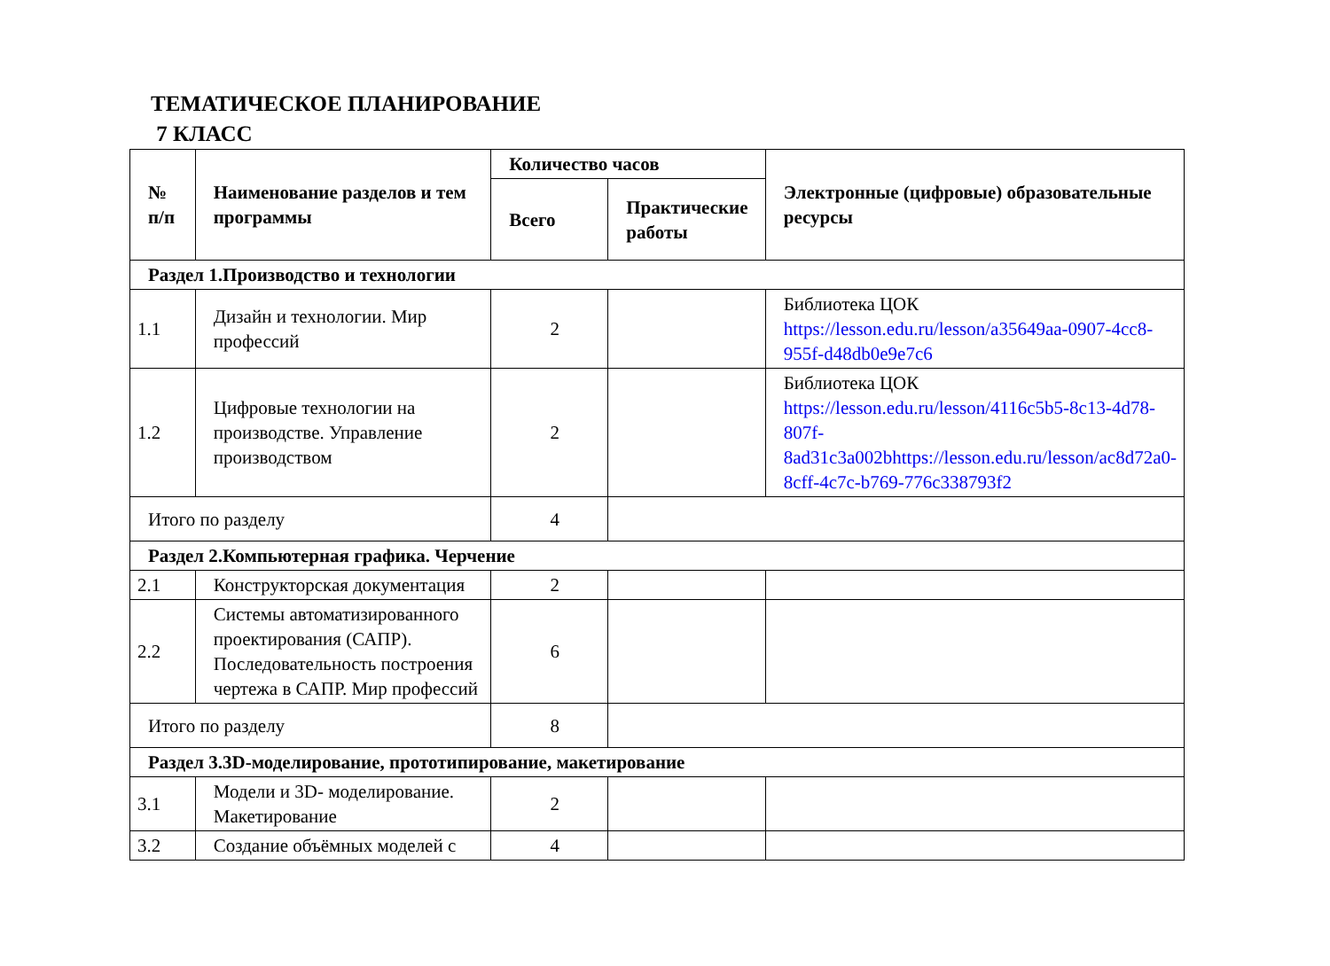ТЕМАТИЧЕСКОЕ ПЛАНИРОВАНИЕ
7 КЛАСС
| № п/п | Наименование разделов и тем программы | Количество часов | | Электронные (цифровые) образовательные ресурсы |
| --- | --- | --- | --- | --- |
| | | Всего | Практические работы | |
| Раздел 1.Производство и технологии | | | | |
| 1.1 | Дизайн и технологии. Мир профессий | 2 | | Библиотека ЦОК https://lesson.edu.ru/lesson/a35649aa-0907-4cc8-955f-d48db0e9e7c6 |
| 1.2 | Цифровые технологии на производстве. Управление производством | 2 | | Библиотека ЦОК https://lesson.edu.ru/lesson/4116c5b5-8c13-4d78-807f-8ad31c3a002bhttps://lesson.edu.ru/lesson/ac8d72a0-8cff-4c7c-b769-776c338793f2 |
| Итого по разделу | | 4 | | |
| Раздел 2.Компьютерная графика. Черчение | | | | |
| 2.1 | Конструкторская документация | 2 | | |
| 2.2 | Системы автоматизированного проектирования (САПР). Последовательность построения чертежа в САПР. Мир профессий | 6 | | |
| Итого по разделу | | 8 | | |
| Раздел 3.3D-моделирование, прототипирование, макетирование | | | | |
| 3.1 | Модели и 3D- моделирование. Макетирование | 2 | | |
| 3.2 | Создание объёмных моделей с | 4 | | |